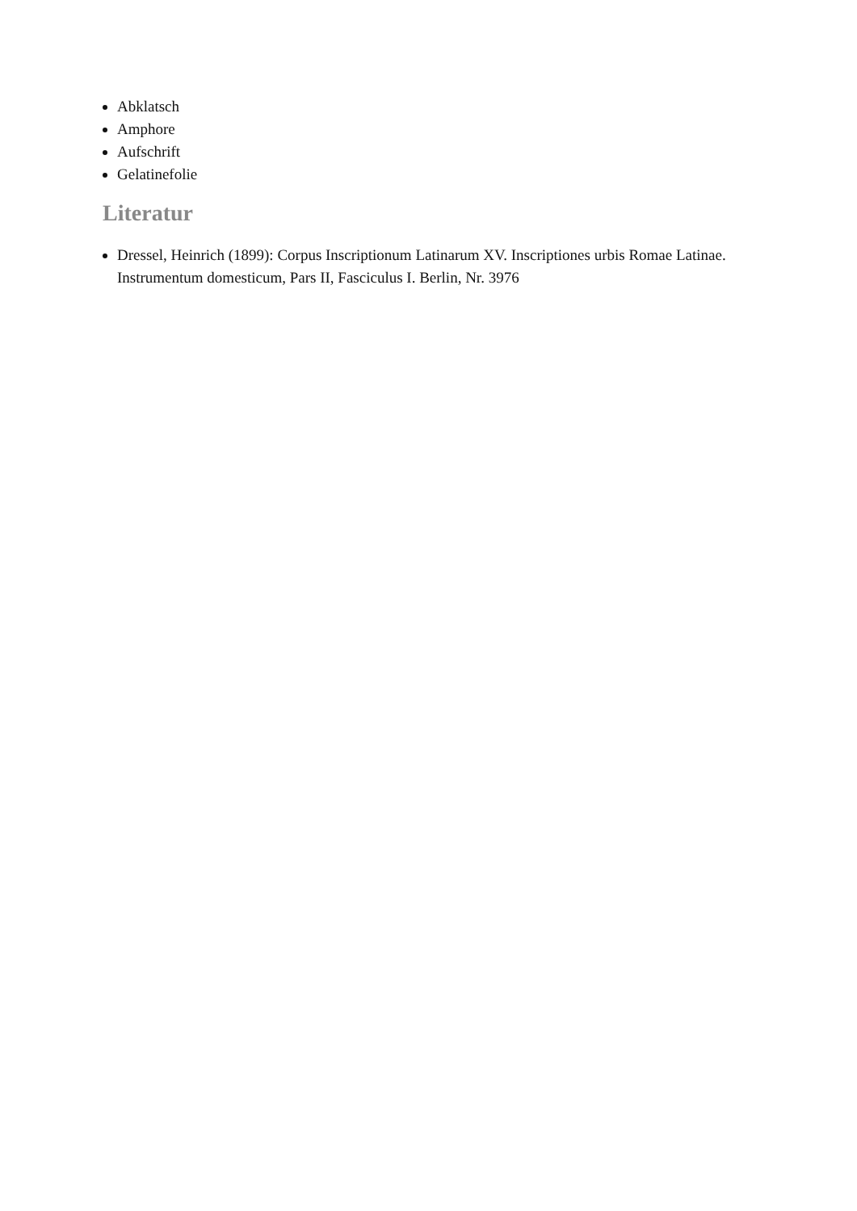Abklatsch
Amphore
Aufschrift
Gelatinefolie
Literatur
Dressel, Heinrich (1899): Corpus Inscriptionum Latinarum XV. Inscriptiones urbis Romae Latinae. Instrumentum domesticum, Pars II, Fasciculus I. Berlin, Nr. 3976